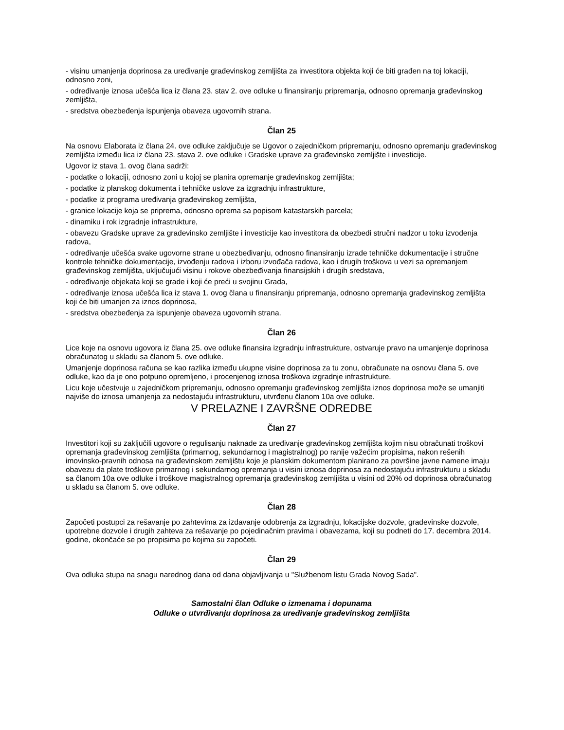- visinu umanjenja doprinosa za uređivanje građevinskog zemljišta za investitora objekta koji će biti građen na toj lokaciji, odnosno zoni,
- određivanje iznosa učešća lica iz člana 23. stav 2. ove odluke u finansiranju pripremanja, odnosno opremanja građevinskog zemljišta,
- sredstva obezbeđenja ispunjenja obaveza ugovornih strana.
Član 25
Na osnovu Elaborata iz člana 24. ove odluke zaključuje se Ugovor o zajedničkom pripremanju, odnosno opremanju građevinskog zemljišta između lica iz člana 23. stava 2. ove odluke i Gradske uprave za građevinsko zemljište i investicije.
Ugovor iz stava 1. ovog člana sadrži:
- podatke o lokaciji, odnosno zoni u kojoj se planira opremanje građevinskog zemljišta;
- podatke iz planskog dokumenta i tehničke uslove za izgradnju infrastrukture,
- podatke iz programa uređivanja građevinskog zemljišta,
- granice lokacije koja se priprema, odnosno oprema sa popisom katastarskih parcela;
- dinamiku i rok izgradnje infrastrukture,
- obavezu Gradske uprave za građevinsko zemljište i investicije kao investitora da obezbedi stručni nadzor u toku izvođenja radova,
- određivanje učešća svake ugovorne strane u obezbeđivanju, odnosno finansiranju izrade tehničke dokumentacije i stručne kontrole tehničke dokumentacije, izvođenju radova i izboru izvođača radova, kao i drugih troškova u vezi sa opremanjem građevinskog zemljišta, uključujući visinu i rokove obezbeđivanja finansijskih i drugih sredstava,
- određivanje objekata koji se grade i koji će preći u svojinu Grada,
- određivanje iznosa učešća lica iz stava 1. ovog člana u finansiranju pripremanja, odnosno opremanja građevinskog zemljišta koji će biti umanjen za iznos doprinosa,
- sredstva obezbeđenja za ispunjenje obaveza ugovornih strana.
Član 26
Lice koje na osnovu ugovora iz člana 25. ove odluke finansira izgradnju infrastrukture, ostvaruje pravo na umanjenje doprinosa obračunatog u skladu sa članom 5. ove odluke.
Umanjenje doprinosa računa se kao razlika između ukupne visine doprinosa za tu zonu, obračunate na osnovu člana 5. ove odluke, kao da je ono potpuno opremljeno, i procenjenog iznosa troškova izgradnje infrastrukture.
Licu koje učestvuje u zajedničkom pripremanju, odnosno opremanju građevinskog zemljišta iznos doprinosa može se umanjiti najviše do iznosa umanjenja za nedostajuću infrastrukturu, utvrđenu članom 10a ove odluke.
V PRELAZNE I ZAVRŠNE ODREDBE
Član 27
Investitori koji su zaključili ugovore o regulisanju naknade za uređivanje građevinskog zemljišta kojim nisu obračunati troškovi opremanja građevinskog zemljišta (primarnog, sekundarnog i magistralnog) po ranije važećim propisima, nakon rešenih imovinsko-pravnih odnosa na građevinskom zemljištu koje je planskim dokumentom planirano za površine javne namene imaju obavezu da plate troškove primarnog i sekundarnog opremanja u visini iznosa doprinosa za nedostajuću infrastrukturu u skladu sa članom 10a ove odluke i troškove magistralnog opremanja građevinskog zemljišta u visini od 20% od doprinosa obračunatog u skladu sa članom 5. ove odluke.
Član 28
Započeti postupci za rešavanje po zahtevima za izdavanje odobrenja za izgradnju, lokacijske dozvole, građevinske dozvole, upotrebne dozvole i drugih zahteva za rešavanje po pojedinačnim pravima i obavezama, koji su podneti do 17. decembra 2014. godine, okončaće se po propisima po kojima su započeti.
Član 29
Ova odluka stupa na snagu narednog dana od dana objavljivanja u "Službenom listu Grada Novog Sada".
Samostalni član Odluke o izmenama i dopunama
Odluke o utvrđivanju doprinosa za uređivanje građevinskog zemljišta